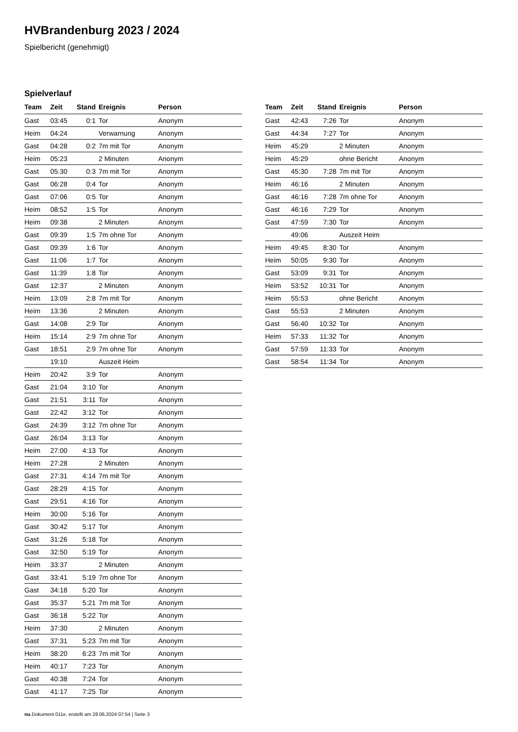HVBrandenburg 2023 / 2024
Spielbericht (genehmigt)
Spielverlauf
| Team | Zeit | Stand | Ereignis | Person |
| --- | --- | --- | --- | --- |
| Gast | 03:45 | 0:1 | Tor | Anonym |
| Heim | 04:24 | | Verwarnung | Anonym |
| Gast | 04:28 | 0:2 | 7m mit Tor | Anonym |
| Heim | 05:23 | | 2 Minuten | Anonym |
| Gast | 05:30 | 0:3 | 7m mit Tor | Anonym |
| Gast | 06:28 | 0:4 | Tor | Anonym |
| Gast | 07:06 | 0:5 | Tor | Anonym |
| Heim | 08:52 | 1:5 | Tor | Anonym |
| Heim | 09:38 | | 2 Minuten | Anonym |
| Gast | 09:39 | 1:5 | 7m ohne Tor | Anonym |
| Gast | 09:39 | 1:6 | Tor | Anonym |
| Gast | 11:06 | 1:7 | Tor | Anonym |
| Gast | 11:39 | 1:8 | Tor | Anonym |
| Gast | 12:37 | | 2 Minuten | Anonym |
| Heim | 13:09 | 2:8 | 7m mit Tor | Anonym |
| Heim | 13:36 | | 2 Minuten | Anonym |
| Gast | 14:08 | 2:9 | Tor | Anonym |
| Heim | 15:14 | 2:9 | 7m ohne Tor | Anonym |
| Gast | 18:51 | 2:9 | 7m ohne Tor | Anonym |
| | 19:10 | | Auszeit Heim | |
| Heim | 20:42 | 3:9 | Tor | Anonym |
| Gast | 21:04 | 3:10 | Tor | Anonym |
| Gast | 21:51 | 3:11 | Tor | Anonym |
| Gast | 22:42 | 3:12 | Tor | Anonym |
| Gast | 24:39 | 3:12 | 7m ohne Tor | Anonym |
| Gast | 26:04 | 3:13 | Tor | Anonym |
| Heim | 27:00 | 4:13 | Tor | Anonym |
| Heim | 27:28 | | 2 Minuten | Anonym |
| Gast | 27:31 | 4:14 | 7m mit Tor | Anonym |
| Gast | 28:29 | 4:15 | Tor | Anonym |
| Gast | 29:51 | 4:16 | Tor | Anonym |
| Heim | 30:00 | 5:16 | Tor | Anonym |
| Gast | 30:42 | 5:17 | Tor | Anonym |
| Gast | 31:26 | 5:18 | Tor | Anonym |
| Gast | 32:50 | 5:19 | Tor | Anonym |
| Heim | 33:37 | | 2 Minuten | Anonym |
| Gast | 33:41 | 5:19 | 7m ohne Tor | Anonym |
| Gast | 34:18 | 5:20 | Tor | Anonym |
| Gast | 35:37 | 5:21 | 7m mit Tor | Anonym |
| Gast | 36:18 | 5:22 | Tor | Anonym |
| Heim | 37:30 | | 2 Minuten | Anonym |
| Gast | 37:31 | 5:23 | 7m mit Tor | Anonym |
| Heim | 38:20 | 6:23 | 7m mit Tor | Anonym |
| Heim | 40:17 | 7:23 | Tor | Anonym |
| Gast | 40:38 | 7:24 | Tor | Anonym |
| Gast | 41:17 | 7:25 | Tor | Anonym |
| Team | Zeit | Stand | Ereignis | Person |
| --- | --- | --- | --- | --- |
| Gast | 42:43 | 7:26 | Tor | Anonym |
| Gast | 44:34 | 7:27 | Tor | Anonym |
| Heim | 45:29 | | 2 Minuten | Anonym |
| Heim | 45:29 | | ohne Bericht | Anonym |
| Gast | 45:30 | 7:28 | 7m mit Tor | Anonym |
| Heim | 46:16 | | 2 Minuten | Anonym |
| Gast | 46:16 | 7:28 | 7m ohne Tor | Anonym |
| Gast | 46:16 | 7:29 | Tor | Anonym |
| Gast | 47:59 | 7:30 | Tor | Anonym |
| | 49:06 | | Auszeit Heim | |
| Heim | 49:45 | 8:30 | Tor | Anonym |
| Heim | 50:05 | 9:30 | Tor | Anonym |
| Gast | 53:09 | 9:31 | Tor | Anonym |
| Heim | 53:52 | 10:31 | Tor | Anonym |
| Heim | 55:53 | | ohne Bericht | Anonym |
| Gast | 55:53 | | 2 Minuten | Anonym |
| Gast | 56:40 | 10:32 | Tor | Anonym |
| Heim | 57:33 | 11:32 | Tor | Anonym |
| Gast | 57:59 | 11:33 | Tor | Anonym |
| Gast | 58:54 | 11:34 | Tor | Anonym |
nu.Dokument 011e, erstellt am 28.06.2024 07:54 | Seite 3